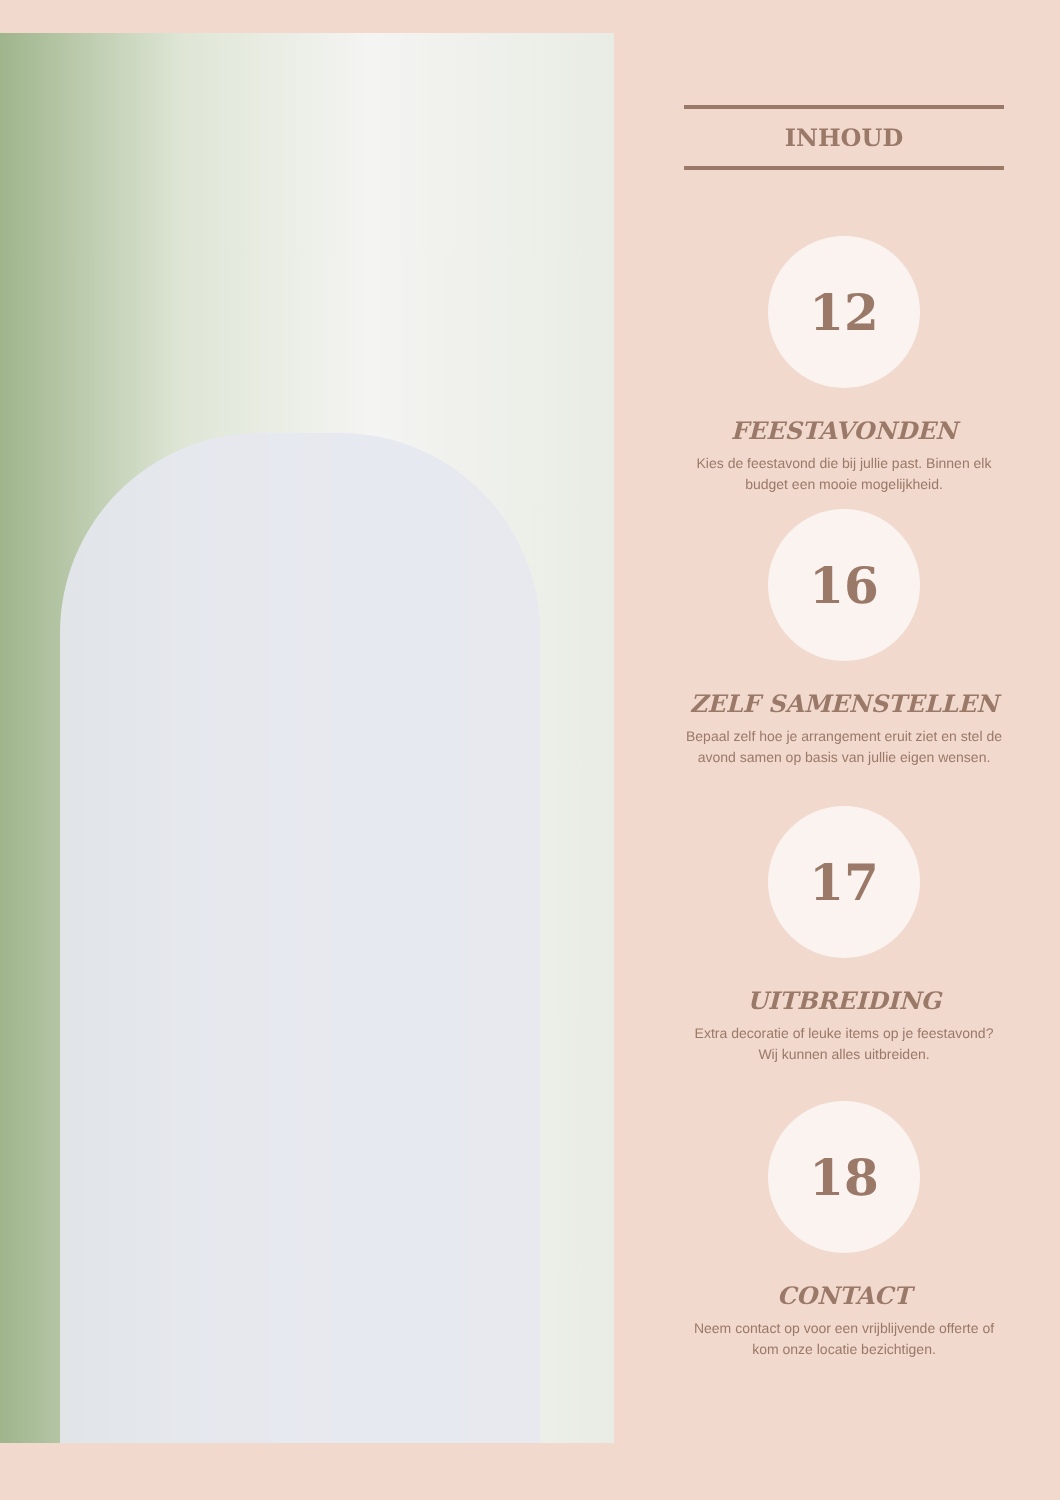INHOUD
12
FEESTAVONDEN
Kies de feestavond die bij jullie past. Binnen elk budget een mooie mogelijkheid.
16
ZELF SAMENSTELLEN
Bepaal zelf hoe je arrangement eruit ziet en stel de avond samen op basis van jullie eigen wensen.
17
UITBREIDING
Extra decoratie of leuke items op je feestavond? Wij kunnen alles uitbreiden.
18
CONTACT
Neem contact op voor een vrijblijvende offerte of kom onze locatie bezichtigen.